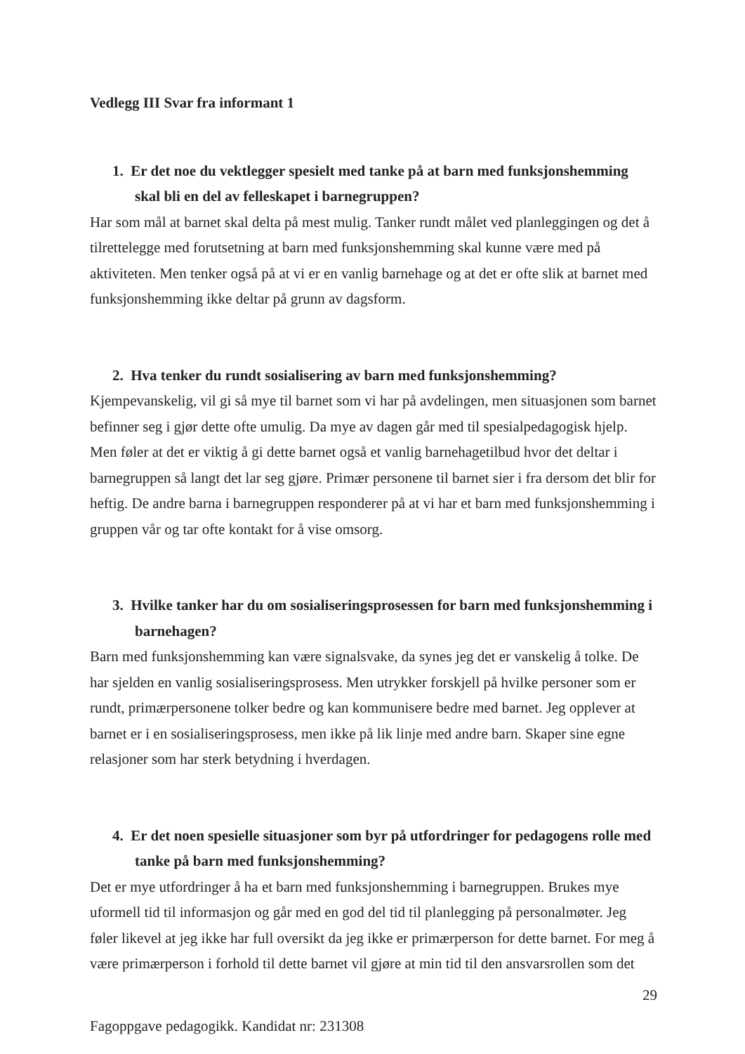Vedlegg III Svar fra informant 1
1. Er det noe du vektlegger spesielt med tanke på at barn med funksjonshemming skal bli en del av felleskapet i barnegruppen?
Har som mål at barnet skal delta på mest mulig. Tanker rundt målet ved planleggingen og det å tilrettelegge med forutsetning at barn med funksjonshemming skal kunne være med på aktiviteten. Men tenker også på at vi er en vanlig barnehage og at det er ofte slik at barnet med funksjonshemming ikke deltar på grunn av dagsform.
2. Hva tenker du rundt sosialisering av barn med funksjonshemming?
Kjempevanskelig, vil gi så mye til barnet som vi har på avdelingen, men situasjonen som barnet befinner seg i gjør dette ofte umulig. Da mye av dagen går med til spesialpedagogisk hjelp. Men føler at det er viktig å gi dette barnet også et vanlig barnehagetilbud hvor det deltar i barnegruppen så langt det lar seg gjøre. Primær personene til barnet sier i fra dersom det blir for heftig. De andre barna i barnegruppen responderer på at vi har et barn med funksjonshemming i gruppen vår og tar ofte kontakt for å vise omsorg.
3. Hvilke tanker har du om sosialiseringsprosessen for barn med funksjonshemming i barnehagen?
Barn med funksjonshemming kan være signalsvake, da synes jeg det er vanskelig å tolke. De har sjelden en vanlig sosialiseringsprosess. Men utrykker forskjell på hvilke personer som er rundt, primærpersonene tolker bedre og kan kommunisere bedre med barnet. Jeg opplever at barnet er i en sosialiseringsprosess, men ikke på lik linje med andre barn. Skaper sine egne relasjoner som har sterk betydning i hverdagen.
4. Er det noen spesielle situasjoner som byr på utfordringer for pedagogens rolle med tanke på barn med funksjonshemming?
Det er mye utfordringer å ha et barn med funksjonshemming i barnegruppen. Brukes mye uformell tid til informasjon og går med en god del tid til planlegging på personalmøter. Jeg føler likevel at jeg ikke har full oversikt da jeg ikke er primærperson for dette barnet. For meg å være primærperson i forhold til dette barnet vil gjøre at min tid til den ansvarsrollen som det
29
Fagoppgave pedagogikk. Kandidat nr: 231308